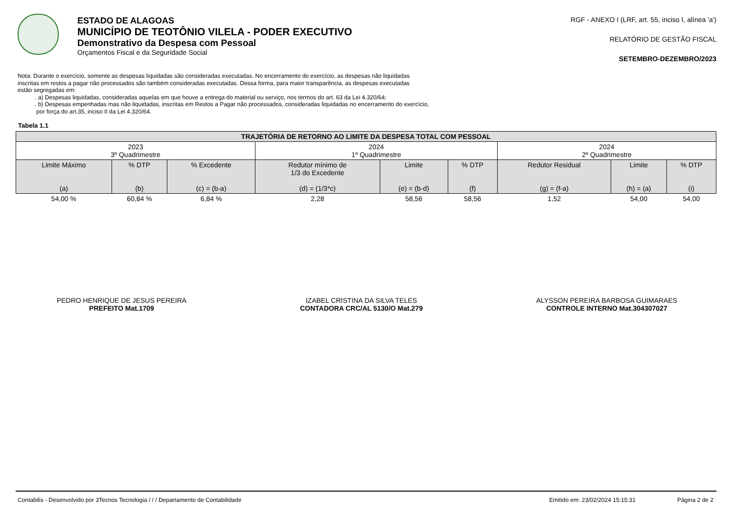ESTADO DE ALAGOAS
MUNICÍPIO DE TEOTÔNIO VILELA - PODER EXECUTIVO
Demonstrativo da Despesa com Pessoal
Orçamentos Fiscal e da Seguridade Social
RGF - ANEXO I (LRF, art. 55, inciso I, alínea 'a')
RELATÓRIO DE GESTÃO FISCAL
SETEMBRO-DEZEMBRO/2023
Nota: Durante o exercício, somente as despesas liquidadas são consideradas executadas. No encerramento do exercício, as despesas não liquidadas
inscritas em restos a pagar não processados são também consideradas executadas. Dessa forma, para maior transparência, as despesas executadas
estão segregadas em:
. a) Despesas liquidadas, consideradas aquelas em que houve a entrega do material ou serviço, nos termos do art. 63 da Lei 4.320/64;
. b) Despesas empenhadas mas não liquidadas, inscritas em Restos a Pagar não processados, consideradas liquidadas no encerramento do exercício,
por força do art.35, inciso II da Lei 4.320/64.
Tabela 1.1
| TRAJETÓRIA DE RETORNO AO LIMITE DA DESPESA TOTAL COM PESSOAL | | | | | | | | |
| --- | --- | --- | --- | --- | --- | --- | --- | --- |
| 2023 3º Quadrimestre | | | 2024 1º Quadrimestre | | | 2024 2º Quadrimestre | | |
| Limite Máximo (a) | % DTP (b) | % Excedente (c) = (b-a) | Redutor mínimo de 1/3 do Excedente (d) = (1/3*c) | Limite (e) = (b-d) | % DTP (f) | Redutor Residual (g) = (f-a) | Limite (h) = (a) | % DTP (i) |
| 54,00 % | 60,84 % | 6,84 % | 2,28 | 58,56 | 58,56 | 1,52 | 54,00 | 54,00 |
PEDRO HENRIQUE DE JESUS PEREIRA
PREFEITO Mat.1709
IZABEL CRISTINA DA SILVA TELES
CONTADORA CRC/AL 5130/O Mat.279
ALYSSON PEREIRA BARBOSA GUIMARAES
CONTROLE INTERNO Mat.304307027
Contabilis - Desenvolvido por 3Tecnos Tecnologia / / / Departamento de Contabilidade Emitido em: 23/02/2024 15:15:31 Página 2 de 2